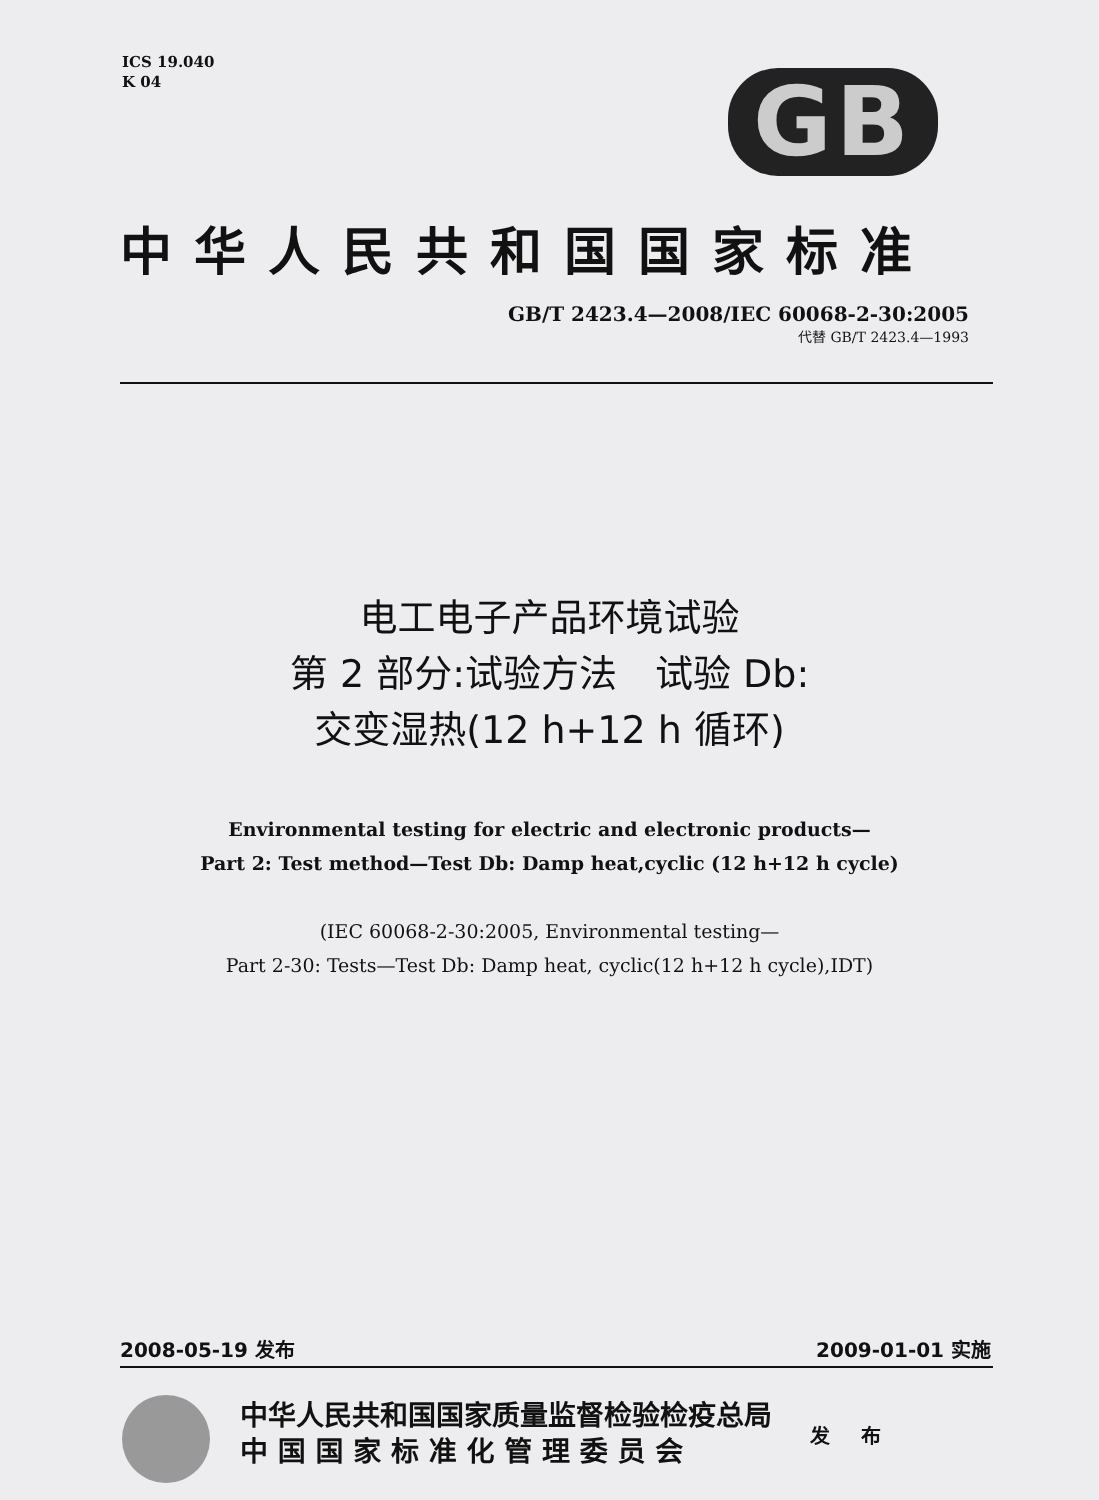ICS 19.040
K 04
GB
中华人民共和国国家标准
GB/T 2423.4—2008/IEC 60068-2-30:2005
代替 GB/T 2423.4—1993
电工电子产品环境试验
第 2 部分:试验方法　试验 Db:
交变湿热(12 h+12 h 循环)
Environmental testing for electric and electronic products—
Part 2: Test method—Test Db: Damp heat,cyclic (12 h+12 h cycle)
(IEC 60068-2-30:2005, Environmental testing—
Part 2-30: Tests—Test Db: Damp heat, cyclic(12 h+12 h cycle),IDT)
2008-05-19 发布 2009-01-01 实施
中华人民共和国国家质量监督检验检疫总局
中 国 国 家 标 准 化 管 理 委 员 会
发 布